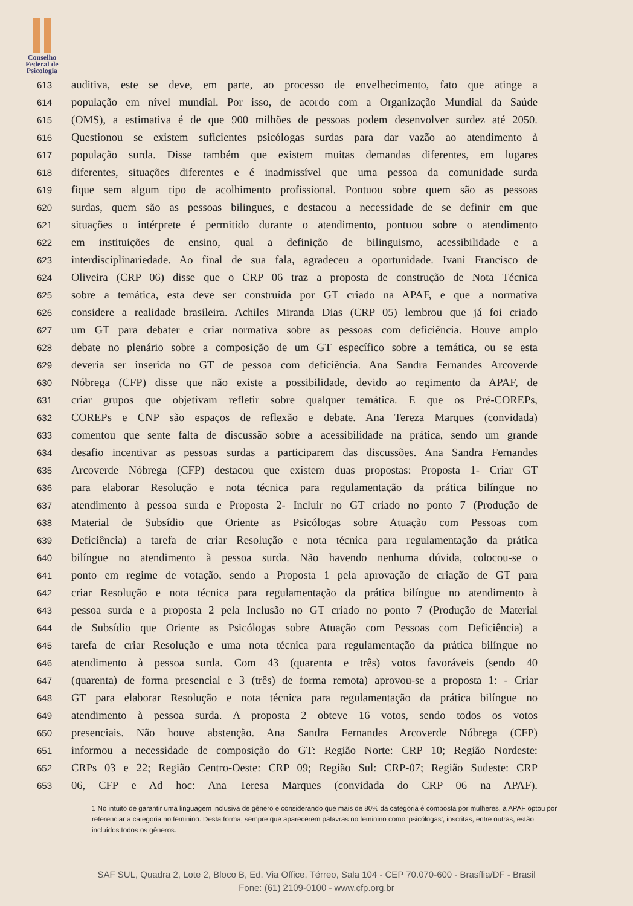Conselho
Federal de
Psicologia
613 auditiva, este se deve, em parte, ao processo de envelhecimento, fato que atinge a
614 população em nível mundial. Por isso, de acordo com a Organização Mundial da Saúde
615 (OMS), a estimativa é de que 900 milhões de pessoas podem desenvolver surdez até 2050.
616 Questionou se existem suficientes psicólogas surdas para dar vazão ao atendimento à
617 população surda. Disse também que existem muitas demandas diferentes, em lugares
618 diferentes, situações diferentes e é inadmissível que uma pessoa da comunidade surda
619 fique sem algum tipo de acolhimento profissional. Pontuou sobre quem são as pessoas
620 surdas, quem são as pessoas bilingues, e destacou a necessidade de se definir em que
621 situações o intérprete é permitido durante o atendimento, pontuou sobre o atendimento
622 em instituições de ensino, qual a definição de bilinguismo, acessibilidade e a
623 interdisciplinariedade. Ao final de sua fala, agradeceu a oportunidade. Ivani Francisco de
624 Oliveira (CRP 06) disse que o CRP 06 traz a proposta de construção de Nota Técnica
625 sobre a temática, esta deve ser construída por GT criado na APAF, e que a normativa
626 considere a realidade brasileira. Achiles Miranda Dias (CRP 05) lembrou que já foi criado
627 um GT para debater e criar normativa sobre as pessoas com deficiência. Houve amplo
628 debate no plenário sobre a composição de um GT específico sobre a temática, ou se esta
629 deveria ser inserida no GT de pessoa com deficiência. Ana Sandra Fernandes Arcoverde
630 Nóbrega (CFP) disse que não existe a possibilidade, devido ao regimento da APAF, de
631 criar grupos que objetivam refletir sobre qualquer temática. E que os Pré-COREPs,
632 COREPs e CNP são espaços de reflexão e debate. Ana Tereza Marques (convidada)
633 comentou que sente falta de discussão sobre a acessibilidade na prática, sendo um grande
634 desafio incentivar as pessoas surdas a participarem das discussões. Ana Sandra Fernandes
635 Arcoverde Nóbrega (CFP) destacou que existem duas propostas: Proposta 1- Criar GT
636 para elaborar Resolução e nota técnica para regulamentação da prática bilíngue no
637 atendimento à pessoa surda e Proposta 2- Incluir no GT criado no ponto 7 (Produção de
638 Material de Subsídio que Oriente as Psicólogas sobre Atuação com Pessoas com
639 Deficiência) a tarefa de criar Resolução e nota técnica para regulamentação da prática
640 bilíngue no atendimento à pessoa surda. Não havendo nenhuma dúvida, colocou-se o
641 ponto em regime de votação, sendo a Proposta 1 pela aprovação de criação de GT para
642 criar Resolução e nota técnica para regulamentação da prática bilíngue no atendimento à
643 pessoa surda e a proposta 2 pela Inclusão no GT criado no ponto 7 (Produção de Material
644 de Subsídio que Oriente as Psicólogas sobre Atuação com Pessoas com Deficiência) a
645 tarefa de criar Resolução e uma nota técnica para regulamentação da prática bilíngue no
646 atendimento à pessoa surda. Com 43 (quarenta e três) votos favoráveis (sendo 40
647 (quarenta) de forma presencial e 3 (três) de forma remota) aprovou-se a proposta 1: - Criar
648 GT para elaborar Resolução e nota técnica para regulamentação da prática bilíngue no
649 atendimento à pessoa surda. A proposta 2 obteve 16 votos, sendo todos os votos
650 presenciais. Não houve abstenção. Ana Sandra Fernandes Arcoverde Nóbrega (CFP)
651 informou a necessidade de composição do GT: Região Norte: CRP 10; Região Nordeste:
652 CRPs 03 e 22; Região Centro-Oeste: CRP 09; Região Sul: CRP-07; Região Sudeste: CRP
653 06, CFP e Ad hoc: Ana Teresa Marques (convidada do CRP 06 na APAF).
1 No intuito de garantir uma linguagem inclusiva de gênero e considerando que mais de 80% da categoria é composta por mulheres, a APAF optou por referenciar a categoria no feminino. Desta forma, sempre que aparecerem palavras no feminino como 'psicólogas', inscritas, entre outras, estão incluídos todos os gêneros.
SAF SUL, Quadra 2, Lote 2, Bloco B, Ed. Via Office, Térreo, Sala 104 - CEP 70.070-600 - Brasília/DF - Brasil
Fone: (61) 2109-0100 - www.cfp.org.br